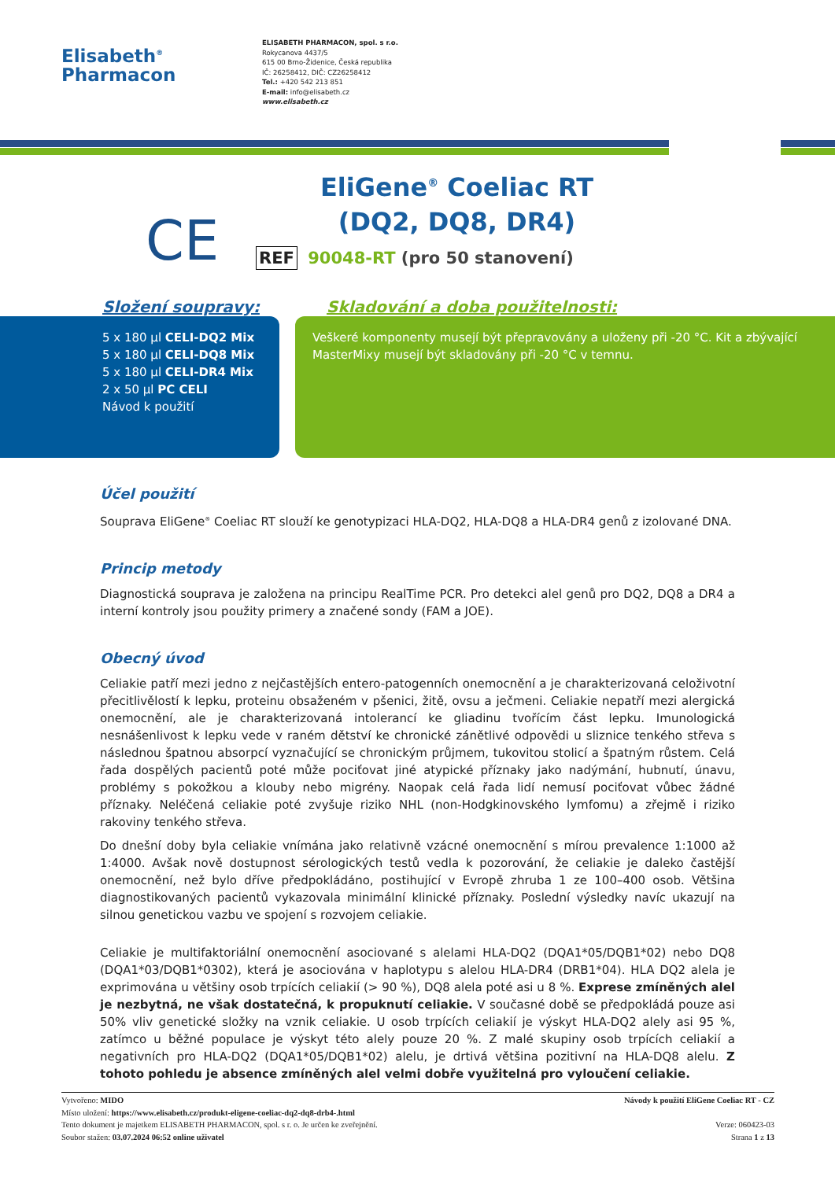Elisabeth<sup>®</sup>
Pharmacon
ELISABETH PHARMACON, spol. s r.o.
Rokycanova 4437/5
615 00 Brno-Židenice, Česká republika
IČ: 26258412, DIČ: CZ26258412
Tel.: +420 542 213 851
E-mail: info@elisabeth.cz
www.elisabeth.cz
CE
EliGene<sup>®</sup> Coeliac RT
(DQ2, DQ8, DR4)
REF 90048-RT (pro 50 stanovení)
Složení soupravy:
5 x 180 µl CELI-DQ2 Mix
5 x 180 µl CELI-DQ8 Mix
5 x 180 µl CELI-DR4 Mix
2 x 50 µl PC CELI
Návod k použití
Skladování a doba použitelnosti:
Veškeré komponenty musejí být přepravovány a uloženy při -20 °C. Kit a zbývající MasterMixy musejí být skladovány při -20 °C v temnu.
Účel použití
Souprava EliGene<sup>®</sup> Coeliac RT slouží ke genotypizaci HLA-DQ2, HLA-DQ8 a HLA-DR4 genů z izolované DNA.
Princip metody
Diagnostická souprava je založena na principu RealTime PCR. Pro detekci alel genů pro DQ2, DQ8 a DR4 a interní kontroly jsou použity primery a značené sondy (FAM a JOE).
Obecný úvod
Celiakie patří mezi jedno z nejčastějších entero-patogenních onemocnění a je charakterizovaná celoživotní přecitlivělostí k lepku, proteinu obsaženém v pšenici, žitě, ovsu a ječmeni. Celiakie nepatří mezi alergická onemocnění, ale je charakterizovaná intolerancí ke gliadinu tvořícím část lepku. Imunologická nesnášenlivost k lepku vede v raném dětství ke chronické zánětlivé odpovědi u sliznice tenkého střeva s následnou špatnou absorpcí vyznačující se chronickým průjmem, tukovitou stolicí a špatným růstem. Celá řada dospělých pacientů poté může pociťovat jiné atypické příznaky jako nadýmání, hubnutí, únavu, problémy s pokožkou a klouby nebo migrény. Naopak celá řada lidí nemusí pociťovat vůbec žádné příznaky. Neléčená celiakie poté zvyšuje riziko NHL (non-Hodgkinovského lymfomu) a zřejmě i riziko rakoviny tenkého střeva.
Do dnešní doby byla celiakie vnímána jako relativně vzácné onemocnění s mírou prevalence 1:1000 až 1:4000. Avšak nově dostupnost sérologických testů vedla k pozorování, že celiakie je daleko častější onemocnění, než bylo dříve předpokládáno, postihující v Evropě zhruba 1 ze 100–400 osob. Většina diagnostikovaných pacientů vykazovala minimální klinické příznaky. Poslední výsledky navíc ukazují na silnou genetickou vazbu ve spojení s rozvojem celiakie.
Celiakie je multifaktoriální onemocnění asociované s alelami HLA-DQ2 (DQA1*05/DQB1*02) nebo DQ8 (DQA1*03/DQB1*0302), která je asociována v haplotypu s alelou HLA-DR4 (DRB1*04). HLA DQ2 alela je exprimována u většiny osob trpících celiakií (> 90 %), DQ8 alela poté asi u 8 %. Exprese zmíněných alel je nezbytná, ne však dostatečná, k propuknutí celiakie. V současné době se předpokládá pouze asi 50% vliv genetické složky na vznik celiakie. U osob trpících celiakií je výskyt HLA-DQ2 alely asi 95 %, zatímco u běžné populace je výskyt této alely pouze 20 %. Z malé skupiny osob trpících celiakií a negativních pro HLA-DQ2 (DQA1*05/DQB1*02) alelu, je drtivá většina pozitivní na HLA-DQ8 alelu. Z tohoto pohledu je absence zmíněných alel velmi dobře využitelná pro vyloučení celiakie.
Vytvořeno: MIDO
Místo uložení: https://www.elisabeth.cz/produkt-eligene-coeliac-dq2-dq8-drb4-.html
Tento dokument je majetkem ELISABETH PHARMACON, spol. s r. o. Je určen ke zveřejnění.
Soubor stažen: 03.07.2024 06:52 online uživatel
Návody k použití EliGene Coeliac RT - CZ
Verze: 060423-03
Strana 1 z 13